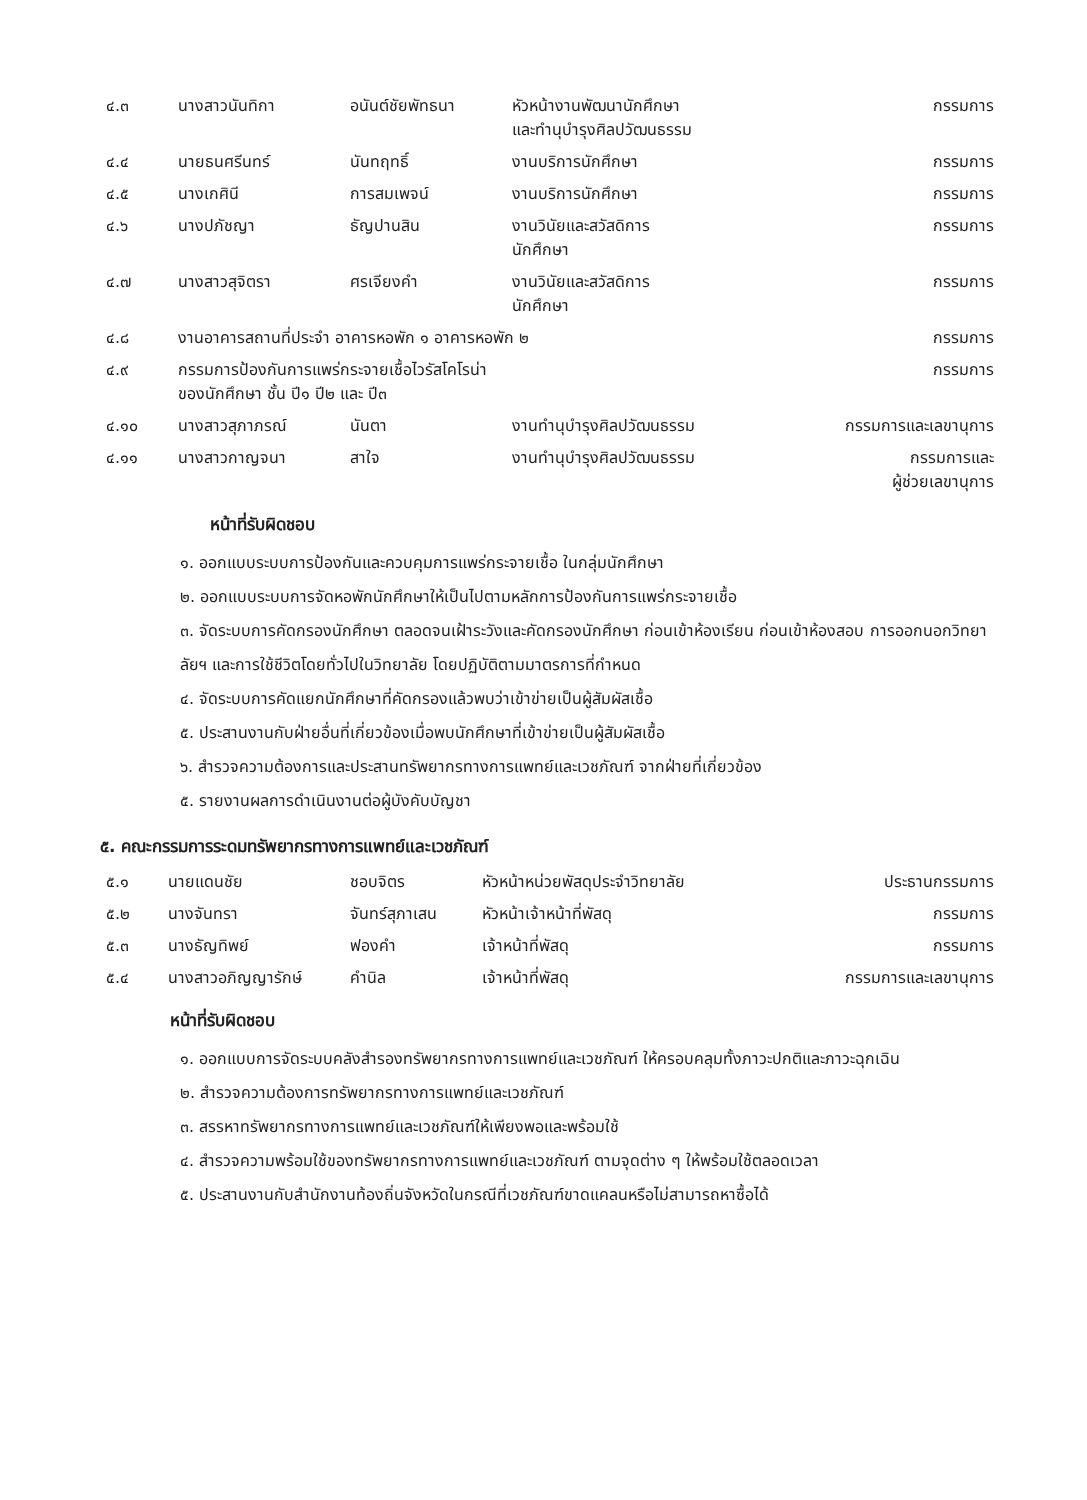| ๔.๓ | นางสาวนันทิกา | อนันต์ชัยพัทธนา | หัวหน้างานพัฒนานักศึกษา และทำนุบำรุงศิลปวัฒนธรรม | กรรมการ |
| ๔.๔ | นายธนศรีนทร์ | นันทฤทธิ์ | งานบริการนักศึกษา | กรรมการ |
| ๔.๕ | นางเกศินี | การสมเพจน์ | งานบริการนักศึกษา | กรรมการ |
| ๔.๖ | นางปภัชญา | ธัญปานสิน | งานวินัยและสวัสดิการ นักศึกษา | กรรมการ |
| ๔.๗ | นางสาวสุจิตรา | ศรเจียงคำ | งานวินัยและสวัสดิการ นักศึกษา | กรรมการ |
| ๔.๘ | งานอาคารสถานที่ประจำ อาคารหอพัก ๑ อาคารหอพัก ๒ | | | กรรมการ |
| ๔.๙ | กรรมการป้องกันการแพร่กระจายเชื้อไวรัสโคโรน่า ของนักศึกษา ชั้น ปี๑ ปี๒ และ ปี๓ | | | กรรมการ |
| ๔.๑๐ | นางสาวสุภาภรณ์ | นันตา | งานทำนุบำรุงศิลปวัฒนธรรม | กรรมการและเลขานุการ |
| ๔.๑๑ | นางสาวกาญจนา | สาใจ | งานทำนุบำรุงศิลปวัฒนธรรม | กรรมการและ ผู้ช่วยเลขานุการ |
หน้าที่รับผิดชอบ
๑. ออกแบบระบบการป้องกันและควบคุมการแพร่กระจายเชื้อ ในกลุ่มนักศึกษา
๒. ออกแบบระบบการจัดหอพักนักศึกษาให้เป็นไปตามหลักการป้องกันการแพร่กระจายเชื้อ
๓. จัดระบบการคัดกรองนักศึกษา ตลอดจนเฝ้าระวังและคัดกรองนักศึกษา ก่อนเข้าห้องเรียน ก่อนเข้าห้องสอบ การออกนอกวิทยาลัยฯ และการใช้ชีวิตโดยทั่วไปในวิทยาลัย โดยปฏิบัติตามมาตรการที่กำหนด
๔. จัดระบบการคัดแยกนักศึกษาที่คัดกรองแล้วพบว่าเข้าข่ายเป็นผู้สัมผัสเชื้อ
๕. ประสานงานกับฝ่ายอื่นที่เกี่ยวข้องเมื่อพบนักศึกษาที่เข้าข่ายเป็นผู้สัมผัสเชื้อ
๖. สำรวจความต้องการและประสานทรัพยากรทางการแพทย์และเวชภัณฑ์ จากฝ่ายที่เกี่ยวข้อง
๕. รายงานผลการดำเนินงานต่อผู้บังคับบัญชา
๕. คณะกรรมการระดมทรัพยากรทางการแพทย์และเวชภัณฑ์
| ๕.๑ | นายแดนชัย | ชอบจิตร | หัวหน้าหน่วยพัสดุประจำวิทยาลัย | ประธานกรรมการ |
| ๕.๒ | นางจันทรา | จันทร์สุภาเสน | หัวหน้าเจ้าหน้าที่พัสดุ | กรรมการ |
| ๕.๓ | นางธัญทิพย์ | ฟองคำ | เจ้าหน้าที่พัสดุ | กรรมการ |
| ๕.๔ | นางสาวอภิญญารักษ์ | คำนิล | เจ้าหน้าที่พัสดุ | กรรมการและเลขานุการ |
หน้าที่รับผิดชอบ
๑. ออกแบบการจัดระบบคลังสำรองทรัพยากรทางการแพทย์และเวชภัณฑ์ ให้ครอบคลุมทั้งภาวะปกติและภาวะฉุกเฉิน
๒. สำรวจความต้องการทรัพยากรทางการแพทย์และเวชภัณฑ์
๓. สรรหาทรัพยากรทางการแพทย์และเวชภัณฑ์ให้เพียงพอและพร้อมใช้
๔. สำรวจความพร้อมใช้ของทรัพยากรทางการแพทย์และเวชภัณฑ์ ตามจุดต่าง ๆ ให้พร้อมใช้ตลอดเวลา
๕. ประสานงานกับสำนักงานท้องถิ่นจังหวัดในกรณีที่เวชภัณฑ์ขาดแคลนหรือไม่สามารถหาซื้อได้